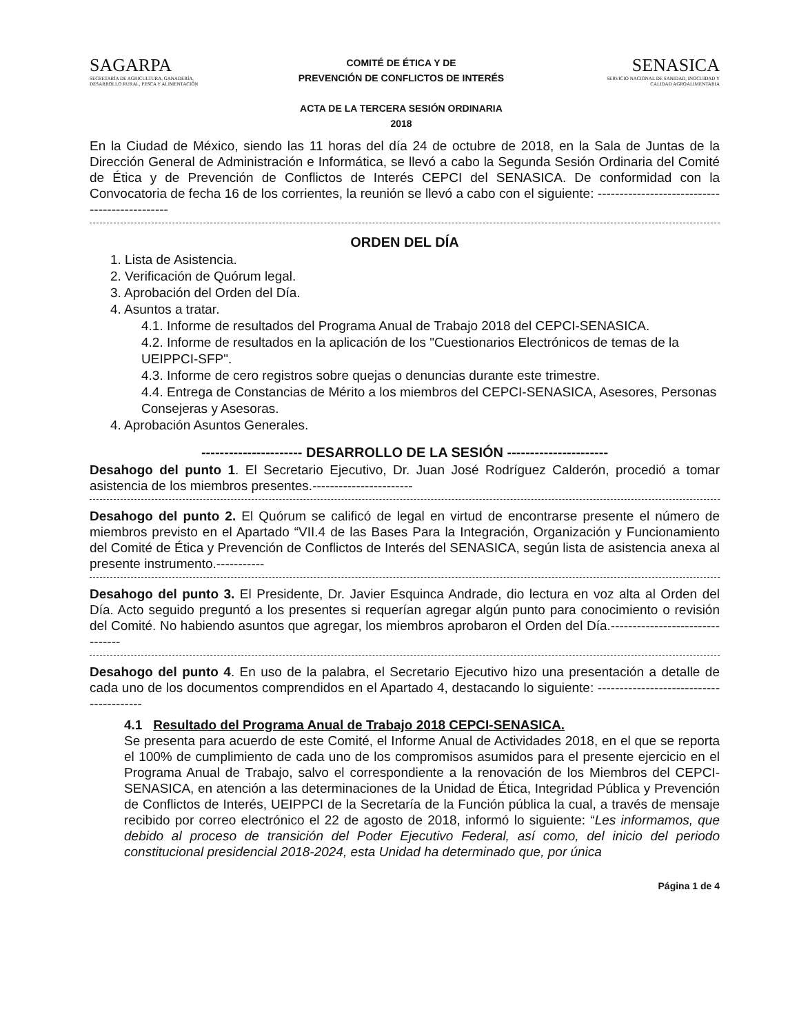SAGARPA
SECRETARÍA DE AGRICULTURA, GANADERÍA, DESARROLLO RURAL, PESCA Y ALIMENTACIÓN
COMITÉ DE ÉTICA Y DE
PREVENCIÓN DE CONFLICTOS DE INTERÉS
ACTA DE LA TERCERA SESIÓN ORDINARIA
2018
SENASICA
SERVICIO NACIONAL DE SANIDAD, INOCUIDAD Y CALIDAD AGROALIMENTARIA
En la Ciudad de México, siendo las 11 horas del día 24 de octubre de 2018, en la Sala de Juntas de la Dirección General de Administración e Informática, se llevó a cabo la Segunda Sesión Ordinaria del Comité de Ética y de Prevención de Conflictos de Interés CEPCI del SENASICA. De conformidad con la Convocatoria de fecha 16 de los corrientes, la reunión se llevó a cabo con el siguiente: ----------------------------------------------
ORDEN DEL DÍA
1. Lista de Asistencia.
2. Verificación de Quórum legal.
3. Aprobación del Orden del Día.
4. Asuntos a tratar.
4.1. Informe de resultados del Programa Anual de Trabajo 2018 del CEPCI-SENASICA.
4.2. Informe de resultados en la aplicación de los "Cuestionarios Electrónicos de temas de la UEIPPCI-SFP".
4.3. Informe de cero registros sobre quejas o denuncias durante este trimestre.
4.4. Entrega de Constancias de Mérito a los miembros del CEPCI-SENASICA, Asesores, Personas Consejeras y Asesoras.
4. Aprobación Asuntos Generales.
---------------------- DESARROLLO DE LA SESIÓN ----------------------
Desahogo del punto 1. El Secretario Ejecutivo, Dr. Juan José Rodríguez Calderón, procedió a tomar asistencia de los miembros presentes.-----------------------
Desahogo del punto 2. El Quórum se calificó de legal en virtud de encontrarse presente el número de miembros previsto en el Apartado “VII.4 de las Bases Para la Integración, Organización y Funcionamiento del Comité de Ética y Prevención de Conflictos de Interés del SENASICA, según lista de asistencia anexa al presente instrumento.-----------
Desahogo del punto 3. El Presidente, Dr. Javier Esquinca Andrade, dio lectura en voz alta al Orden del Día. Acto seguido preguntó a los presentes si requerían agregar algún punto para conocimiento o revisión del Comité. No habiendo asuntos que agregar, los miembros aprobaron el Orden del Día.--------------------------------
Desahogo del punto 4. En uso de la palabra, el Secretario Ejecutivo hizo una presentación a detalle de cada uno de los documentos comprendidos en el Apartado 4, destacando lo siguiente: ----------------------------------------
4.1 Resultado del Programa Anual de Trabajo 2018 CEPCI-SENASICA.
Se presenta para acuerdo de este Comité, el Informe Anual de Actividades 2018, en el que se reporta el 100% de cumplimiento de cada uno de los compromisos asumidos para el presente ejercicio en el Programa Anual de Trabajo, salvo el correspondiente a la renovación de los Miembros del CEPCI-SENASICA, en atención a las determinaciones de la Unidad de Ética, Integridad Pública y Prevención de Conflictos de Interés, UEIPPCI de la Secretaría de la Función pública la cual, a través de mensaje recibido por correo electrónico el 22 de agosto de 2018, informó lo siguiente: “Les informamos, que debido al proceso de transición del Poder Ejecutivo Federal, así como, del inicio del periodo constitucional presidencial 2018-2024, esta Unidad ha determinado que, por única
Página 1 de 4